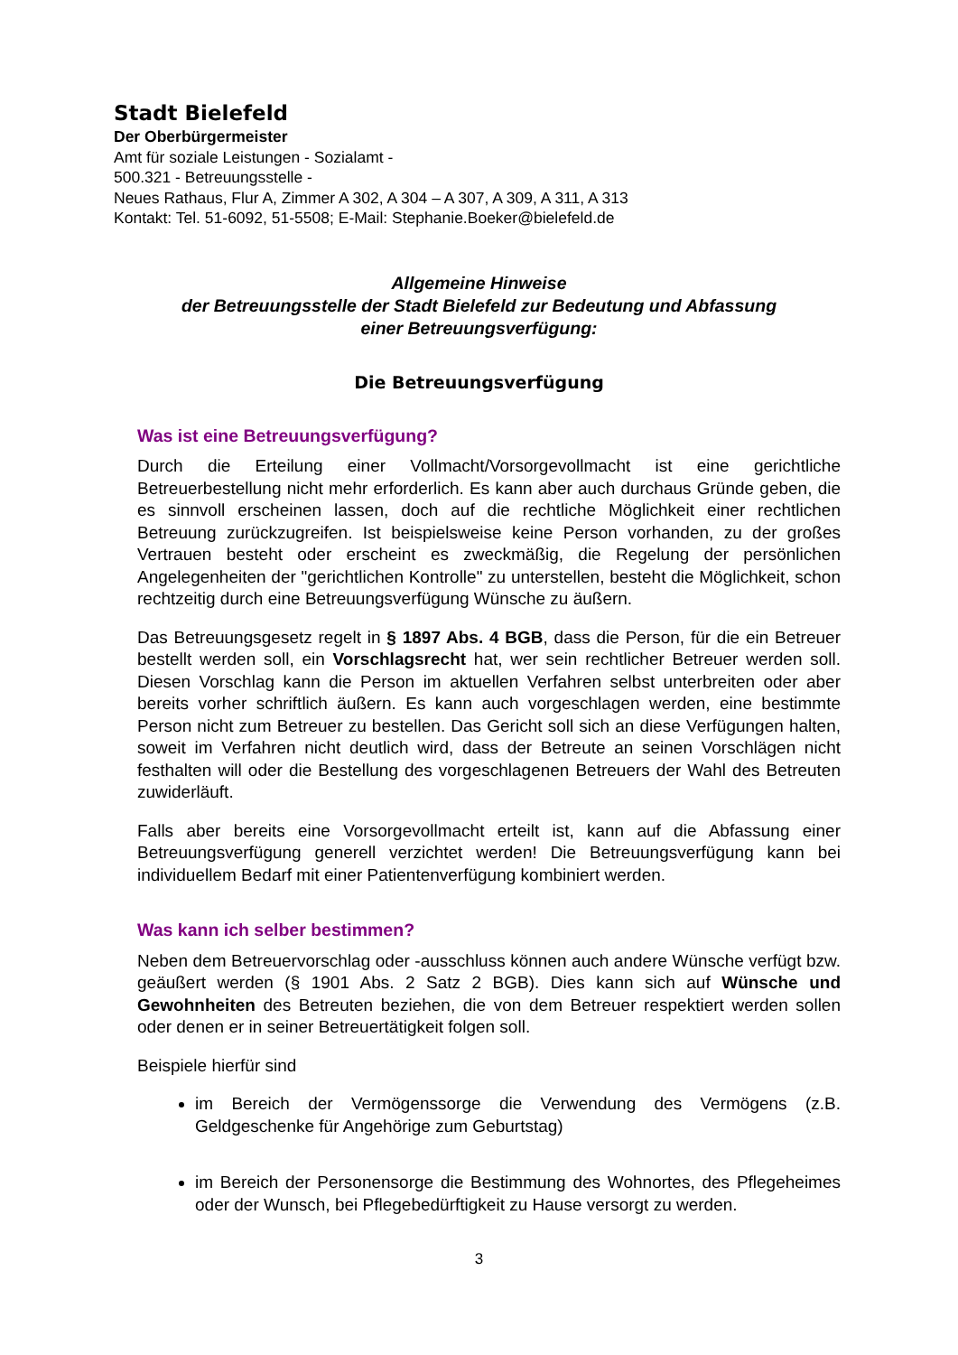Stadt Bielefeld
Der Oberbürgermeister
Amt für soziale Leistungen - Sozialamt -
500.321 - Betreuungsstelle -
Neues Rathaus, Flur A, Zimmer A 302, A 304 – A 307, A 309, A 311, A 313
Kontakt: Tel. 51-6092, 51-5508; E-Mail: Stephanie.Boeker@bielefeld.de
Allgemeine Hinweise
der Betreuungsstelle der Stadt Bielefeld zur Bedeutung und Abfassung
einer Betreuungsverfügung:
Die Betreuungsverfügung
Was ist eine Betreuungsverfügung?
Durch die Erteilung einer Vollmacht/Vorsorgevollmacht ist eine gerichtliche Betreuerbestellung nicht mehr erforderlich. Es kann aber auch durchaus Gründe geben, die es sinnvoll erscheinen lassen, doch auf die rechtliche Möglichkeit einer rechtlichen Betreuung zurückzugreifen. Ist beispielsweise keine Person vorhanden, zu der großes Vertrauen besteht oder erscheint es zweckmäßig, die Regelung der persönlichen Angelegenheiten der "gerichtlichen Kontrolle" zu unterstellen, besteht die Möglichkeit, schon rechtzeitig durch eine Betreuungsverfügung Wünsche zu äußern.
Das Betreuungsgesetz regelt in § 1897 Abs. 4 BGB, dass die Person, für die ein Betreuer bestellt werden soll, ein Vorschlagsrecht hat, wer sein rechtlicher Betreuer werden soll. Diesen Vorschlag kann die Person im aktuellen Verfahren selbst unterbreiten oder aber bereits vorher schriftlich äußern. Es kann auch vorgeschlagen werden, eine bestimmte Person nicht zum Betreuer zu bestellen. Das Gericht soll sich an diese Verfügungen halten, soweit im Verfahren nicht deutlich wird, dass der Betreute an seinen Vorschlägen nicht festhalten will oder die Bestellung des vorgeschlagenen Betreuers der Wahl des Betreuten zuwiderläuft.
Falls aber bereits eine Vorsorgevollmacht erteilt ist, kann auf die Abfassung einer Betreuungsverfügung generell verzichtet werden! Die Betreuungsverfügung kann bei individuellem Bedarf mit einer Patientenverfügung kombiniert werden.
Was kann ich selber bestimmen?
Neben dem Betreuervorschlag oder -ausschluss können auch andere Wünsche verfügt bzw. geäußert werden (§ 1901 Abs. 2 Satz 2 BGB). Dies kann sich auf Wünsche und Gewohnheiten des Betreuten beziehen, die von dem Betreuer respektiert werden sollen oder denen er in seiner Betreuertätigkeit folgen soll.
Beispiele hierfür sind
im Bereich der Vermögenssorge die Verwendung des Vermögens (z.B. Geldgeschenke für Angehörige zum Geburtstag)
im Bereich der Personensorge die Bestimmung des Wohnortes, des Pflegeheimes oder der Wunsch, bei Pflegebedürftigkeit zu Hause versorgt zu werden.
3